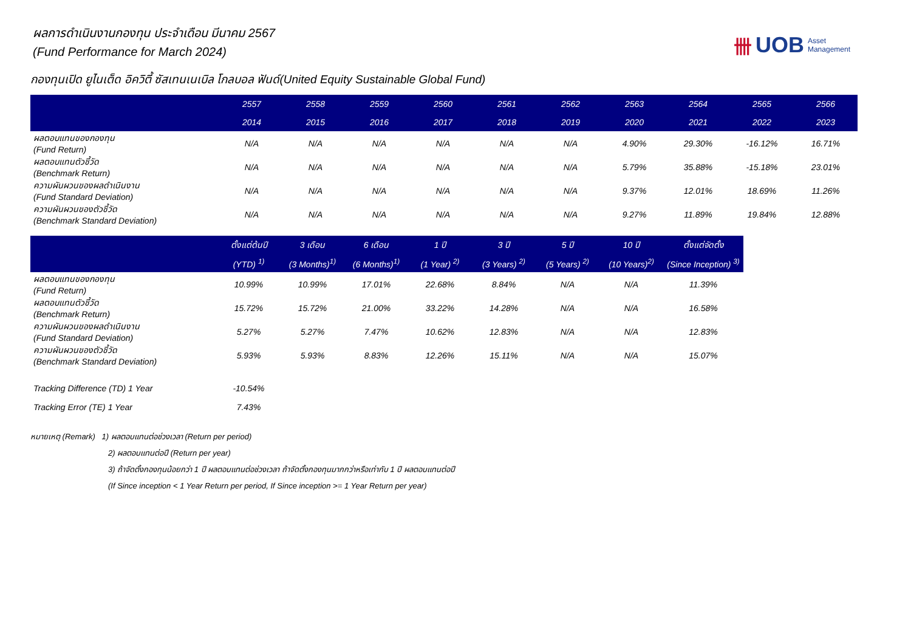卌 UOB Asset
Management
ผลการดำเนินงานกองทุน ประจำเดือน มีนาคม 2567
(Fund Performance for March 2024)
กองทุนเปิด ยูไนเต็ด อิควิตี้ ซัสเทนเนเบิล โกลบอล ฟันด์(United Equity Sustainable Global Fund)
| | 2557 | 2558 | 2559 | 2560 | 2561 | 2562 | 2563 | 2564 | 2565 | 2566 |
| --- | --- | --- | --- | --- | --- | --- | --- | --- | --- | --- |
| | 2014 | 2015 | 2016 | 2017 | 2018 | 2019 | 2020 | 2021 | 2022 | 2023 |
| ผลตอบแทนของกองทุน (Fund Return) | N/A | N/A | N/A | N/A | N/A | N/A | 4.90% | 29.30% | -16.12% | 16.71% |
| ผลตอบแทนตัวชี้วัด (Benchmark Return) | N/A | N/A | N/A | N/A | N/A | N/A | 5.79% | 35.88% | -15.18% | 23.01% |
| ความผันผวนของผลดำเนินงาน (Fund Standard Deviation) | N/A | N/A | N/A | N/A | N/A | N/A | 9.37% | 12.01% | 18.69% | 11.26% |
| ความผันผวนของตัวชี้วัด (Benchmark Standard Deviation) | N/A | N/A | N/A | N/A | N/A | N/A | 9.27% | 11.89% | 19.84% | 12.88% |
| | ตั้งแต่ต้นปี | 3 เดือน | 6 เดือน | 1 ปี | 3 ปี | 5 ปี | 10 ปี | ตั้งแต่จัดตั้ง |
| --- | --- | --- | --- | --- | --- | --- | --- | --- |
| | (YTD) <sup>1)</sup> | (3 Months)<sup>1)</sup> | (6 Months)<sup>1)</sup> | (1 Year) <sup>2)</sup> | (3 Years) <sup>2)</sup> | (5 Years) <sup>2)</sup> | (10 Years)<sup>2)</sup> | (Since Inception) <sup>3)</sup> |
| ผลตอบแทนของกองทุน (Fund Return) | 10.99% | 10.99% | 17.01% | 22.68% | 8.84% | N/A | N/A | 11.39% |
| ผลตอบแทนตัวชี้วัด (Benchmark Return) | 15.72% | 15.72% | 21.00% | 33.22% | 14.28% | N/A | N/A | 16.58% |
| ความผันผวนของผลดำเนินงาน (Fund Standard Deviation) | 5.27% | 5.27% | 7.47% | 10.62% | 12.83% | N/A | N/A | 12.83% |
| ความผันผวนของตัวชี้วัด (Benchmark Standard Deviation) | 5.93% | 5.93% | 8.83% | 12.26% | 15.11% | N/A | N/A | 15.07% |
| Tracking Difference (TD) 1 Year | -10.54% | | | | | | | |
| Tracking Error (TE) 1 Year | 7.43% | | | | | | | |
หมายเหตุ (Remark) 1) ผลตอบแทนต่อช่วงเวลา (Return per period)
2) ผลตอบแทนต่อปี (Return per year)
3) ถ้าจัดตั้งกองทุนน้อยกว่า 1 ปี ผลตอบแทนต่อช่วงเวลา ถ้าจัดตั้งกองทุนมากกว่าหรือเท่ากับ 1 ปี ผลตอบแทนต่อปี
(If Since inception < 1 Year Return per period, If Since inception >= 1 Year Return per year)